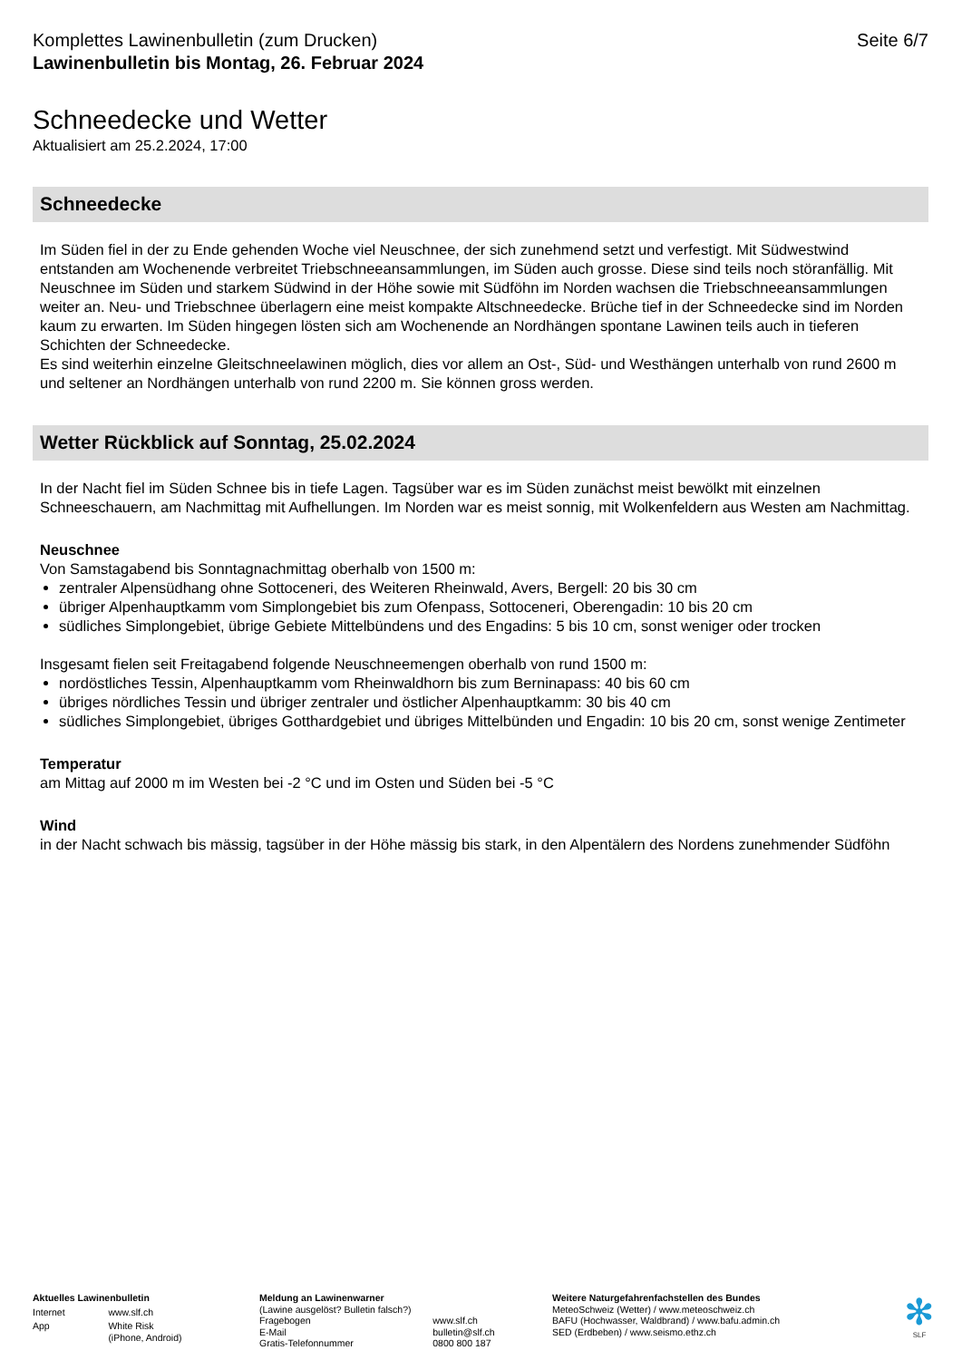Komplettes Lawinenbulletin (zum Drucken)
Lawinenbulletin bis Montag, 26. Februar 2024
Seite 6/7
Schneedecke und Wetter
Aktualisiert am 25.2.2024, 17:00
Schneedecke
Im Süden fiel in der zu Ende gehenden Woche viel Neuschnee, der sich zunehmend setzt und verfestigt. Mit Südwestwind entstanden am Wochenende verbreitet Triebschneeansammlungen, im Süden auch grosse. Diese sind teils noch störanfällig. Mit Neuschnee im Süden und starkem Südwind in der Höhe sowie mit Südföhn im Norden wachsen die Triebschneeansammlungen weiter an. Neu- und Triebschnee überlagern eine meist kompakte Altschneedecke. Brüche tief in der Schneedecke sind im Norden kaum zu erwarten. Im Süden hingegen lösten sich am Wochenende an Nordhängen spontane Lawinen teils auch in tieferen Schichten der Schneedecke.
Es sind weiterhin einzelne Gleitschneelawinen möglich, dies vor allem an Ost-, Süd- und Westhängen unterhalb von rund 2600 m und seltener an Nordhängen unterhalb von rund 2200 m. Sie können gross werden.
Wetter Rückblick auf Sonntag, 25.02.2024
In der Nacht fiel im Süden Schnee bis in tiefe Lagen. Tagsüber war es im Süden zunächst meist bewölkt mit einzelnen Schneeschauern, am Nachmittag mit Aufhellungen. Im Norden war es meist sonnig, mit Wolkenfeldern aus Westen am Nachmittag.
Neuschnee
Von Samstagabend bis Sonntagnachmittag oberhalb von 1500 m:
zentraler Alpensüdhang ohne Sottoceneri, des Weiteren Rheinwald, Avers, Bergell: 20 bis 30 cm
übriger Alpenhauptkamm vom Simplongebiet bis zum Ofenpass, Sottoceneri, Oberengadin: 10 bis 20 cm
südliches Simplongebiet, übrige Gebiete Mittelbündens und des Engadins: 5 bis 10 cm, sonst weniger oder trocken
Insgesamt fielen seit Freitagabend folgende Neuschneemengen oberhalb von rund 1500 m:
nordöstliches Tessin, Alpenhauptkamm vom Rheinwaldhorn bis zum Berninapass: 40 bis 60 cm
übriges nördliches Tessin und übriger zentraler und östlicher Alpenhauptkamm: 30 bis 40 cm
südliches Simplongebiet, übriges Gotthardgebiet und übriges Mittelbünden und Engadin: 10 bis 20 cm, sonst wenige Zentimeter
Temperatur
am Mittag auf 2000 m im Westen bei -2 °C und im Osten und Süden bei -5 °C
Wind
in der Nacht schwach bis mässig, tagsüber in der Höhe mässig bis stark, in den Alpentälern des Nordens zunehmender Südföhn
| Aktuelles Lawinenbulletin | |
| Internet | www.slf.ch |
| App | White Risk (iPhone, Android) |
| Meldung an Lawinenwarner (Lawine ausgelöst? Bulletin falsch?) | |
| Fragebogen | www.slf.ch |
| E-Mail | bulletin@slf.ch |
| Gratis-Telefonnummer | 0800 800 187 |
Weitere Naturgefahrenfachstellen des Bundes
MeteoSchweiz (Wetter) / www.meteoschweiz.ch
BAFU (Hochwasser, Waldbrand) / www.bafu.admin.ch
SED (Erdbeben) / www.seismo.ethz.ch
✻
SLF